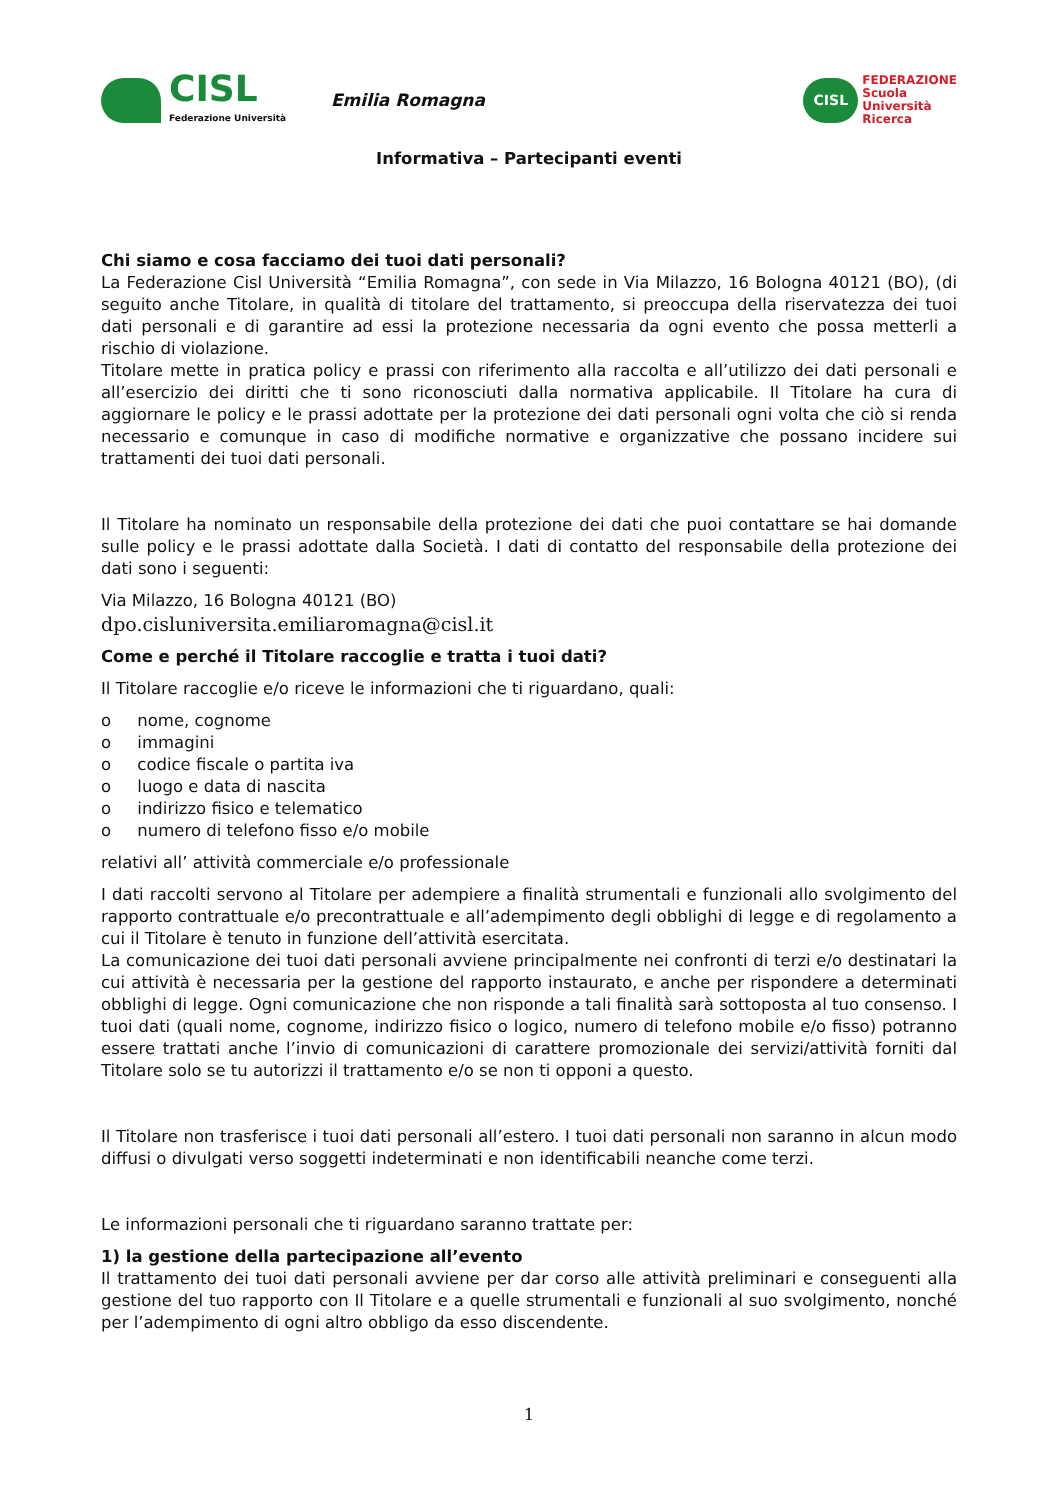CISL
Federazione Università
Emilia Romagna
CISL
FEDERAZIONE
Scuola
Università
Ricerca
Informativa – Partecipanti eventi
Chi siamo e cosa facciamo dei tuoi dati personali?
La Federazione Cisl Università “Emilia Romagna”, con sede in Via Milazzo, 16 Bologna 40121 (BO), (di seguito anche Titolare, in qualità di titolare del trattamento, si preoccupa della riservatezza dei tuoi dati personali e di garantire ad essi la protezione necessaria da ogni evento che possa metterli a rischio di violazione.
Titolare mette in pratica policy e prassi con riferimento alla raccolta e all’utilizzo dei dati personali e all’esercizio dei diritti che ti sono riconosciuti dalla normativa applicabile. Il Titolare ha cura di aggiornare le policy e le prassi adottate per la protezione dei dati personali ogni volta che ciò si renda necessario e comunque in caso di modifiche normative e organizzative che possano incidere sui trattamenti dei tuoi dati personali.
Il Titolare ha nominato un responsabile della protezione dei dati che puoi contattare se hai domande sulle policy e le prassi adottate dalla Società. I dati di contatto del responsabile della protezione dei dati sono i seguenti:
Via Milazzo, 16 Bologna 40121 (BO)
dpo.cisluniversita.emiliaromagna@cisl.it
Come e perché il Titolare raccoglie e tratta i tuoi dati?
Il Titolare raccoglie e/o riceve le informazioni che ti riguardano, quali:
o nome, cognome
o immagini
o codice fiscale o partita iva
o luogo e data di nascita
o indirizzo fisico e telematico
o numero di telefono fisso e/o mobile
relativi all’ attività commerciale e/o professionale
I dati raccolti servono al Titolare per adempiere a finalità strumentali e funzionali allo svolgimento del rapporto contrattuale e/o precontrattuale e all’adempimento degli obblighi di legge e di regolamento a cui il Titolare è tenuto in funzione dell’attività esercitata.
La comunicazione dei tuoi dati personali avviene principalmente nei confronti di terzi e/o destinatari la cui attività è necessaria per la gestione del rapporto instaurato, e anche per rispondere a determinati obblighi di legge. Ogni comunicazione che non risponde a tali finalità sarà sottoposta al tuo consenso. I tuoi dati (quali nome, cognome, indirizzo fisico o logico, numero di telefono mobile e/o fisso) potranno essere trattati anche l’invio di comunicazioni di carattere promozionale dei servizi/attività forniti dal Titolare solo se tu autorizzi il trattamento e/o se non ti opponi a questo.
Il Titolare non trasferisce i tuoi dati personali all’estero. I tuoi dati personali non saranno in alcun modo diffusi o divulgati verso soggetti indeterminati e non identificabili neanche come terzi.
Le informazioni personali che ti riguardano saranno trattate per:
1) la gestione della partecipazione all’evento
Il trattamento dei tuoi dati personali avviene per dar corso alle attività preliminari e conseguenti alla gestione del tuo rapporto con Il Titolare e a quelle strumentali e funzionali al suo svolgimento, nonché per l’adempimento di ogni altro obbligo da esso discendente.
1